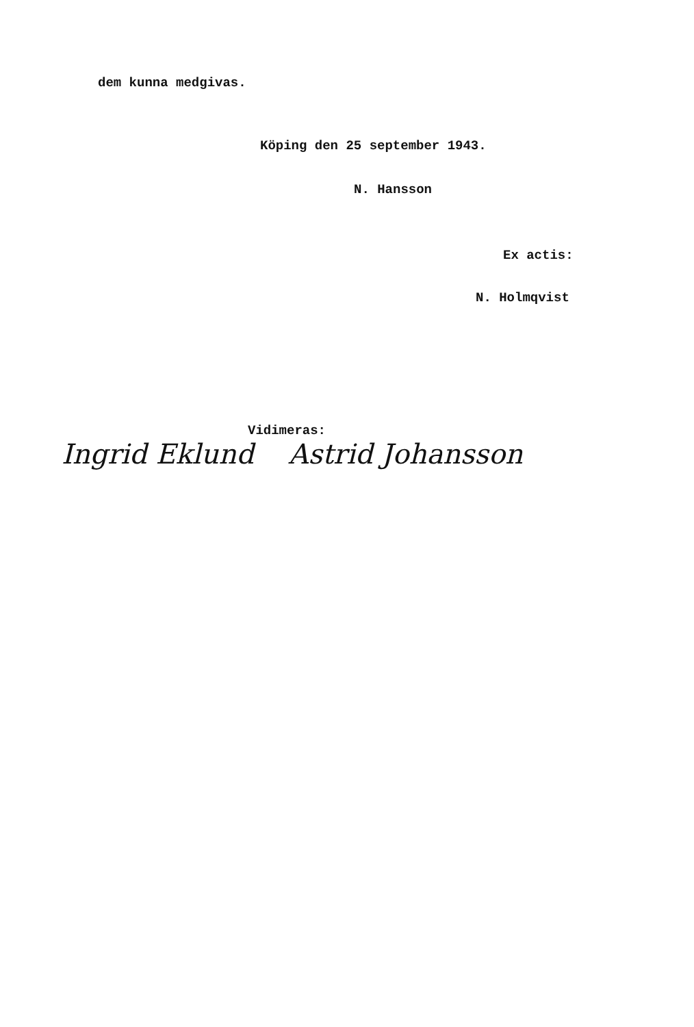dem kunna medgivas.
Köping den 25 september 1943.
N. Hansson
Ex actis:
N. Holmqvist
Vidimeras:
Ingrid Eklund Astrid Johansson